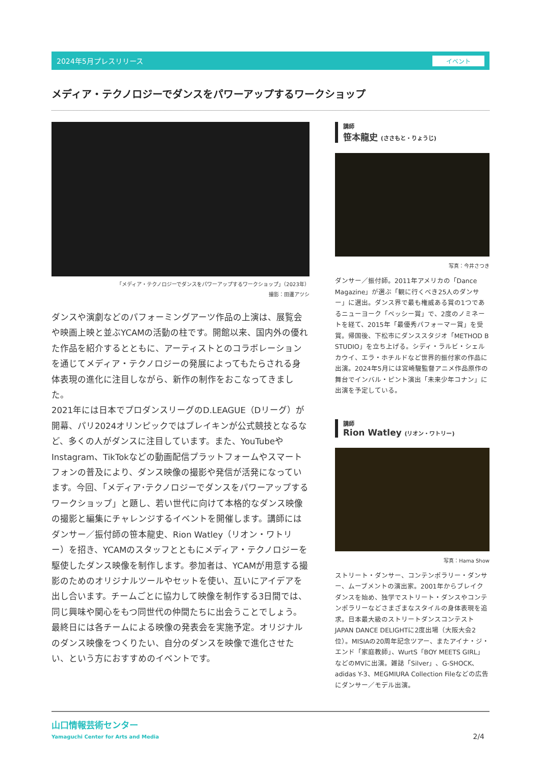2024年5月プレスリリース イベント
メディア・テクノロジーでダンスをパワーアップするワークショップ
「メディア・テクノロジーでダンスをパワーアップするワークショップ」（2023年）
撮影：田邊アツシ
ダンスや演劇などのパフォーミングアーツ作品の上演は、展覧会や映画上映と並ぶYCAMの活動の柱です。開館以来、国内外の優れた作品を紹介するとともに、アーティストとのコラボレーションを通じてメディア・テクノロジーの発展によってもたらされる身体表現の進化に注目しながら、新作の制作をおこなってきました。
2021年には日本でプロダンスリーグのD.LEAGUE（Dリーグ）が開幕、パリ2024オリンピックではブレイキンが公式競技となるなど、多くの人がダンスに注目しています。また、YouTubeやInstagram、TikTokなどの動画配信プラットフォームやスマートフォンの普及により、ダンス映像の撮影や発信が活発になっています。今回、「メディア･テクノロジーでダンスをパワーアップするワークショップ」と題し、若い世代に向けて本格的なダンス映像の撮影と編集にチャレンジするイベントを開催します。講師にはダンサー／振付師の笹本龍史、Rion Watley（リオン・ワトリー）を招き、YCAMのスタッフとともにメディア・テクノロジーを駆使したダンス映像を制作します。参加者は、YCAMが用意する撮影のためのオリジナルツールやセットを使い、互いにアイデアを出し合います。チームごとに協力して映像を制作する3日間では、同じ興味や関心をもつ同世代の仲間たちに出会うことでしょう。最終日には各チームによる映像の発表会を実施予定。オリジナルのダンス映像をつくりたい、自分のダンスを映像で進化させたい、という方におすすめのイベントです。
講師
笹本龍史 (ささもと・りょうじ)
写真：今井さつき
ダンサー／振付師。2011年アメリカの「Dance Magazine」が選ぶ「観に行くべき25人のダンサー」に選出。ダンス界で最も権威ある賞の1つであるニューヨーク「ベッシー賞」で、2度のノミネートを経て、2015年「最優秀パフォーマー賞」を受賞。帰国後、下松市にダンススタジオ「METHOD B STUDIO」を立ち上げる。シディ・ラルビ・シェルカウイ、エラ・ホチルドなど世界的振付家の作品に出演。2024年5月には宮崎駿監督アニメ作品原作の舞台でインバル・ピント演出「未来少年コナン」に出演を予定している。
講師
Rion Watley (リオン・ワトリー)
写真：Hama Show
ストリート・ダンサー、コンテンポラリー・ダンサー、ムーブメントの演出家。2001年からブレイクダンスを始め、独学でストリート・ダンスやコンテンポラリーなどさまざまなスタイルの身体表現を追求。日本最大級のストリートダンスコンテストJAPAN DANCE DELIGHTに2度出場（大阪大会2位）。MISIAの20周年記念ツアー、またアイナ・ジ・エンド「家庭教師」、WurtS「BOY MEETS GIRL」などのMVに出演。雑誌「Silver」、G-SHOCK、adidas Y-3、MEGMIURA Collection Fileなどの広告にダンサー／モデル出演。
山口情報芸術センター
Yamaguchi Center for Arts and Media
2/4